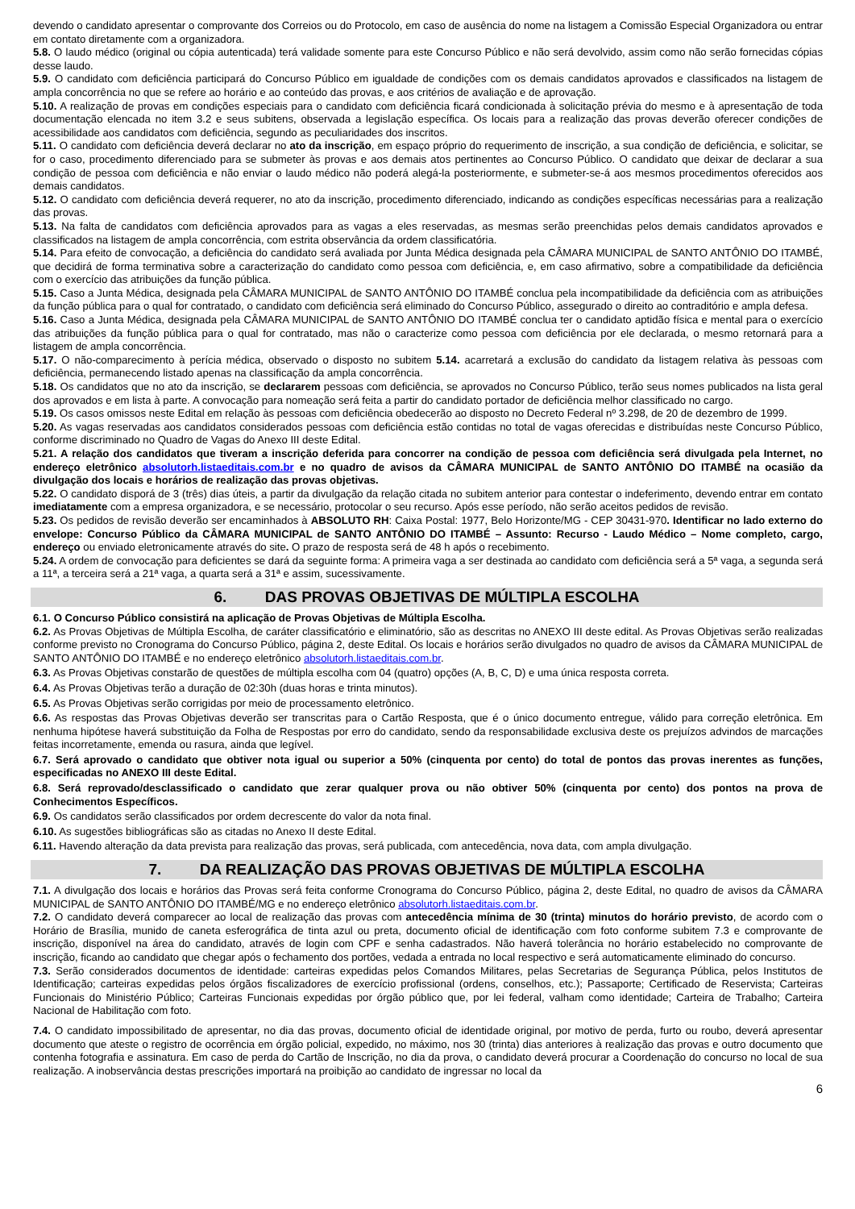devendo o candidato apresentar o comprovante dos Correios ou do Protocolo, em caso de ausência do nome na listagem a Comissão Especial Organizadora ou entrar em contato diretamente com a organizadora.
5.8. O laudo médico (original ou cópia autenticada) terá validade somente para este Concurso Público e não será devolvido, assim como não serão fornecidas cópias desse laudo.
5.9. O candidato com deficiência participará do Concurso Público em igualdade de condições com os demais candidatos aprovados e classificados na listagem de ampla concorrência no que se refere ao horário e ao conteúdo das provas, e aos critérios de avaliação e de aprovação.
5.10. A realização de provas em condições especiais para o candidato com deficiência ficará condicionada à solicitação prévia do mesmo e à apresentação de toda documentação elencada no item 3.2 e seus subitens, observada a legislação específica. Os locais para a realização das provas deverão oferecer condições de acessibilidade aos candidatos com deficiência, segundo as peculiaridades dos inscritos.
5.11. O candidato com deficiência deverá declarar no ato da inscrição, em espaço próprio do requerimento de inscrição, a sua condição de deficiência, e solicitar, se for o caso, procedimento diferenciado para se submeter às provas e aos demais atos pertinentes ao Concurso Público. O candidato que deixar de declarar a sua condição de pessoa com deficiência e não enviar o laudo médico não poderá alegá-la posteriormente, e submeter-se-á aos mesmos procedimentos oferecidos aos demais candidatos.
5.12. O candidato com deficiência deverá requerer, no ato da inscrição, procedimento diferenciado, indicando as condições específicas necessárias para a realização das provas.
5.13. Na falta de candidatos com deficiência aprovados para as vagas a eles reservadas, as mesmas serão preenchidas pelos demais candidatos aprovados e classificados na listagem de ampla concorrência, com estrita observância da ordem classificatória.
5.14. Para efeito de convocação, a deficiência do candidato será avaliada por Junta Médica designada pela CÂMARA MUNICIPAL de SANTO ANTÔNIO DO ITAMBÉ, que decidirá de forma terminativa sobre a caracterização do candidato como pessoa com deficiência, e, em caso afirmativo, sobre a compatibilidade da deficiência com o exercício das atribuições da função pública.
5.15. Caso a Junta Médica, designada pela CÂMARA MUNICIPAL de SANTO ANTÔNIO DO ITAMBÉ conclua pela incompatibilidade da deficiência com as atribuições da função pública para o qual for contratado, o candidato com deficiência será eliminado do Concurso Público, assegurado o direito ao contraditório e ampla defesa.
5.16. Caso a Junta Médica, designada pela CÂMARA MUNICIPAL de SANTO ANTÔNIO DO ITAMBÉ conclua ter o candidato aptidão física e mental para o exercício das atribuições da função pública para o qual for contratado, mas não o caracterize como pessoa com deficiência por ele declarada, o mesmo retornará para a listagem de ampla concorrência.
5.17. O não-comparecimento à perícia médica, observado o disposto no subitem 5.14. acarretará a exclusão do candidato da listagem relativa às pessoas com deficiência, permanecendo listado apenas na classificação da ampla concorrência.
5.18. Os candidatos que no ato da inscrição, se declararem pessoas com deficiência, se aprovados no Concurso Público, terão seus nomes publicados na lista geral dos aprovados e em lista à parte. A convocação para nomeação será feita a partir do candidato portador de deficiência melhor classificado no cargo.
5.19. Os casos omissos neste Edital em relação às pessoas com deficiência obedecerão ao disposto no Decreto Federal nº 3.298, de 20 de dezembro de 1999.
5.20. As vagas reservadas aos candidatos considerados pessoas com deficiência estão contidas no total de vagas oferecidas e distribuídas neste Concurso Público, conforme discriminado no Quadro de Vagas do Anexo III deste Edital.
5.21. A relação dos candidatos que tiveram a inscrição deferida para concorrer na condição de pessoa com deficiência será divulgada pela Internet, no endereço eletrônico absolutorh.listaeditais.com.br e no quadro de avisos da CÂMARA MUNICIPAL de SANTO ANTÔNIO DO ITAMBÉ na ocasião da divulgação dos locais e horários de realização das provas objetivas.
5.22. O candidato disporá de 3 (três) dias úteis, a partir da divulgação da relação citada no subitem anterior para contestar o indeferimento, devendo entrar em contato imediatamente com a empresa organizadora, e se necessário, protocolar o seu recurso. Após esse período, não serão aceitos pedidos de revisão.
5.23. Os pedidos de revisão deverão ser encaminhados à ABSOLUTO RH: Caixa Postal: 1977, Belo Horizonte/MG - CEP 30431-970. Identificar no lado externo do envelope: Concurso Público da CÂMARA MUNICIPAL de SANTO ANTÔNIO DO ITAMBÉ – Assunto: Recurso - Laudo Médico – Nome completo, cargo, endereço ou enviado eletronicamente através do site. O prazo de resposta será de 48 h após o recebimento.
5.24. A ordem de convocação para deficientes se dará da seguinte forma: A primeira vaga a ser destinada ao candidato com deficiência será a 5ª vaga, a segunda será a 11ª, a terceira será a 21ª vaga, a quarta será a 31ª e assim, sucessivamente.
6. DAS PROVAS OBJETIVAS DE MÚLTIPLA ESCOLHA
6.1. O Concurso Público consistirá na aplicação de Provas Objetivas de Múltipla Escolha.
6.2. As Provas Objetivas de Múltipla Escolha, de caráter classificatório e eliminatório, são as descritas no ANEXO III deste edital. As Provas Objetivas serão realizadas conforme previsto no Cronograma do Concurso Público, página 2, deste Edital. Os locais e horários serão divulgados no quadro de avisos da CÂMARA MUNICIPAL de SANTO ANTÔNIO DO ITAMBÉ e no endereço eletrônico absolutorh.listaeditais.com.br.
6.3. As Provas Objetivas constarão de questões de múltipla escolha com 04 (quatro) opções (A, B, C, D) e uma única resposta correta.
6.4. As Provas Objetivas terão a duração de 02:30h (duas horas e trinta minutos).
6.5. As Provas Objetivas serão corrigidas por meio de processamento eletrônico.
6.6. As respostas das Provas Objetivas deverão ser transcritas para o Cartão Resposta, que é o único documento entregue, válido para correção eletrônica. Em nenhuma hipótese haverá substituição da Folha de Respostas por erro do candidato, sendo da responsabilidade exclusiva deste os prejuízos advindos de marcações feitas incorretamente, emenda ou rasura, ainda que legível.
6.7. Será aprovado o candidato que obtiver nota igual ou superior a 50% (cinquenta por cento) do total de pontos das provas inerentes as funções, especificadas no ANEXO III deste Edital.
6.8. Será reprovado/desclassificado o candidato que zerar qualquer prova ou não obtiver 50% (cinquenta por cento) dos pontos na prova de Conhecimentos Específicos.
6.9. Os candidatos serão classificados por ordem decrescente do valor da nota final.
6.10. As sugestões bibliográficas são as citadas no Anexo II deste Edital.
6.11. Havendo alteração da data prevista para realização das provas, será publicada, com antecedência, nova data, com ampla divulgação.
7. DA REALIZAÇÃO DAS PROVAS OBJETIVAS DE MÚLTIPLA ESCOLHA
7.1. A divulgação dos locais e horários das Provas será feita conforme Cronograma do Concurso Público, página 2, deste Edital, no quadro de avisos da CÂMARA MUNICIPAL de SANTO ANTÔNIO DO ITAMBÉ/MG e no endereço eletrônico absolutorh.listaeditais.com.br.
7.2. O candidato deverá comparecer ao local de realização das provas com antecedência mínima de 30 (trinta) minutos do horário previsto, de acordo com o Horário de Brasília, munido de caneta esferográfica de tinta azul ou preta, documento oficial de identificação com foto conforme subitem 7.3 e comprovante de inscrição, disponível na área do candidato, através de login com CPF e senha cadastrados. Não haverá tolerância no horário estabelecido no comprovante de inscrição, ficando ao candidato que chegar após o fechamento dos portões, vedada a entrada no local respectivo e será automaticamente eliminado do concurso.
7.3. Serão considerados documentos de identidade: carteiras expedidas pelos Comandos Militares, pelas Secretarias de Segurança Pública, pelos Institutos de Identificação; carteiras expedidas pelos órgãos fiscalizadores de exercício profissional (ordens, conselhos, etc.); Passaporte; Certificado de Reservista; Carteiras Funcionais do Ministério Público; Carteiras Funcionais expedidas por órgão público que, por lei federal, valham como identidade; Carteira de Trabalho; Carteira Nacional de Habilitação com foto.
7.4. O candidato impossibilitado de apresentar, no dia das provas, documento oficial de identidade original, por motivo de perda, furto ou roubo, deverá apresentar documento que ateste o registro de ocorrência em órgão policial, expedido, no máximo, nos 30 (trinta) dias anteriores à realização das provas e outro documento que contenha fotografia e assinatura. Em caso de perda do Cartão de Inscrição, no dia da prova, o candidato deverá procurar a Coordenação do concurso no local de sua realização. A inobservância destas prescrições importará na proibição ao candidato de ingressar no local da
6